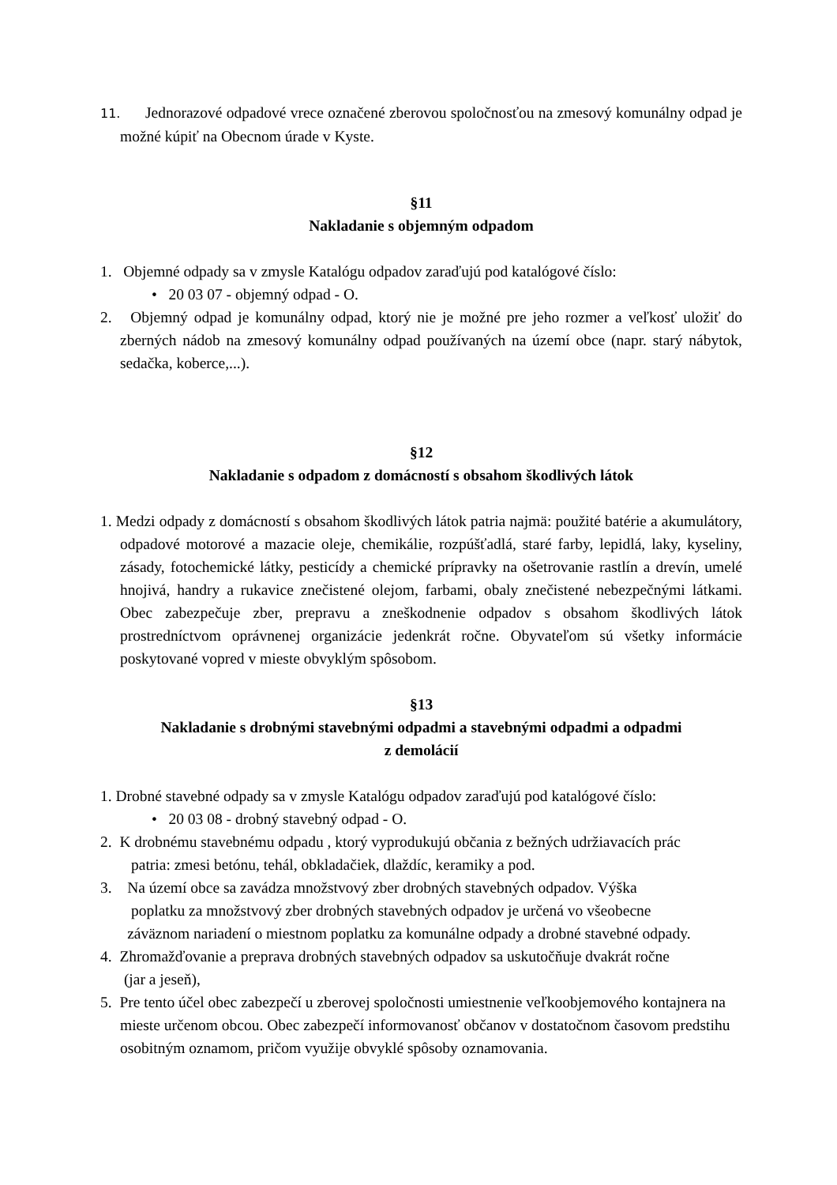11. Jednorazové odpadové vrece označené zberovou spoločnosťou na zmesový komunálny odpad je možné kúpiť na Obecnom úrade v Kyste.
§11
Nakladanie s objemným odpadom
1. Objemné odpady sa v zmysle Katalógu odpadov zaraďujú pod katalógové číslo:
• 20 03 07 - objemný odpad - O.
2. Objemný odpad je komunálny odpad, ktorý nie je možné pre jeho rozmer a veľkosť uložiť do zberných nádob na zmesový komunálny odpad používaných na území obce (napr. starý nábytok, sedačka, koberce,...).
§12
Nakladanie s odpadom z domácností s obsahom škodlivých látok
1. Medzi odpady z domácností s obsahom škodlivých látok patria najmä: použité batérie a akumulátory, odpadové motorové a mazacie oleje, chemikálie, rozpúšťadlá, staré farby, lepidlá, laky, kyseliny, zásady, fotochemické látky, pesticídy a chemické prípravky na ošetrovanie rastlín a drevín, umelé hnojivá, handry a rukavice znečistené olejom, farbami, obaly znečistené nebezpečnými látkami. Obec zabezpečuje zber, prepravu a zneškodnenie odpadov s obsahom škodlivých látok prostredníctvom oprávnenej organizácie jedenkrát ročne. Obyvateľom sú všetky informácie poskytované vopred v mieste obvyklým spôsobom.
§13
Nakladanie s drobnými stavebnými odpadmi a stavebnými odpadmi a odpadmi
z demolácií
1. Drobné stavebné odpady sa v zmysle Katalógu odpadov zaraďujú pod katalógové číslo:
• 20 03 08 - drobný stavebný odpad - O.
2. K drobnému stavebnému odpadu , ktorý vyprodukujú občania z bežných udržiavacích prác
patria: zmesi betónu, tehál, obkladačiek, dlaždíc, keramiky a pod.
3. Na území obce sa zavádza množstvový zber drobných stavebných odpadov. Výška
poplatku za množstvový zber drobných stavebných odpadov je určená vo všeobecne
záväznom nariadení o miestnom poplatku za komunálne odpady a drobné stavebné odpady.
4. Zhromažďovanie a preprava drobných stavebných odpadov sa uskutočňuje dvakrát ročne
(jar a jeseň),
5. Pre tento účel obec zabezpečí u zberovej spoločnosti umiestnenie veľkoobjemového kontajnera na mieste určenom obcou. Obec zabezpečí informovanosť občanov v dostatočnom časovom predstihu osobitným oznamom, pričom využije obvyklé spôsoby oznamovania.